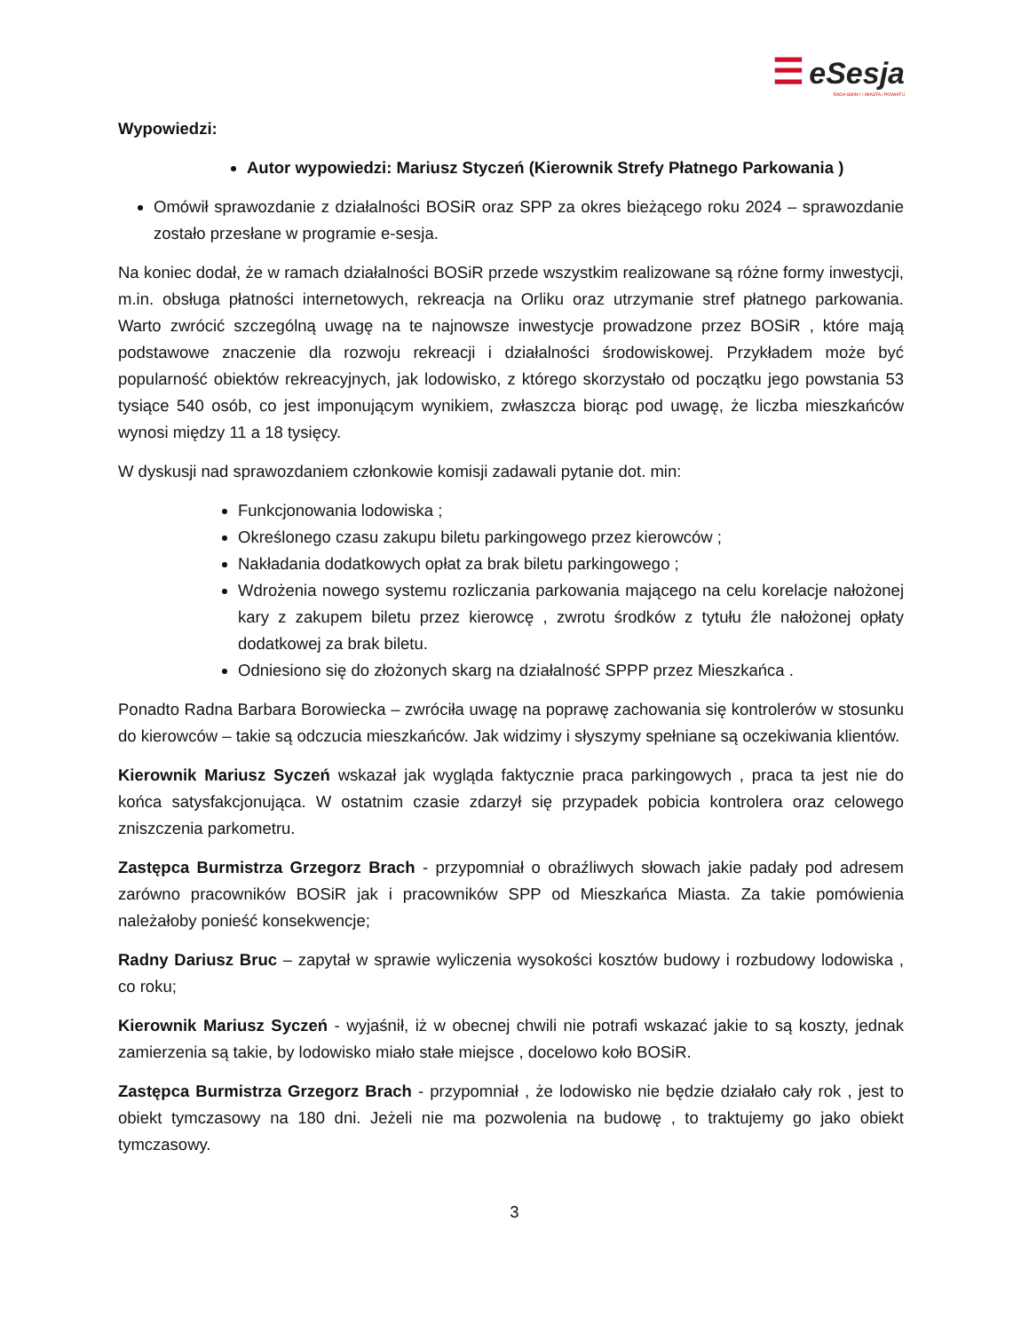☰ eSesja
RADA GMINY / MIASTA / POWIATU
Wypowiedzi:
Autor wypowiedzi: Mariusz Styczeń (Kierownik Strefy Płatnego Parkowania )
Omówił sprawozdanie z działalności BOSiR oraz SPP za okres bieżącego roku 2024 – sprawozdanie zostało przesłane w programie e-sesja.
Na koniec dodał, że w ramach działalności BOSiR przede wszystkim realizowane są różne formy inwestycji, m.in. obsługa płatności internetowych, rekreacja na Orliku oraz utrzymanie stref płatnego parkowania. Warto zwrócić szczególną uwagę na te najnowsze inwestycje prowadzone przez BOSiR , które mają podstawowe znaczenie dla rozwoju rekreacji i działalności środowiskowej. Przykładem może być popularność obiektów rekreacyjnych, jak lodowisko, z którego skorzystało od początku jego powstania 53 tysiące 540 osób, co jest imponującym wynikiem, zwłaszcza biorąc pod uwagę, że liczba mieszkańców wynosi między 11 a 18 tysięcy.
W dyskusji nad sprawozdaniem członkowie komisji zadawali pytanie dot. min:
Funkcjonowania lodowiska ;
Określonego czasu zakupu biletu parkingowego przez kierowców ;
Nakładania dodatkowych opłat za brak biletu parkingowego ;
Wdrożenia nowego systemu rozliczania parkowania mającego na celu korelacje nałożonej kary z zakupem biletu przez kierowcę , zwrotu środków z tytułu źle nałożonej opłaty dodatkowej za brak biletu.
Odniesiono się do złożonych skarg na działalność SPPP przez Mieszkańca .
Ponadto Radna Barbara Borowiecka – zwróciła uwagę na poprawę zachowania się kontrolerów w stosunku do kierowców – takie są odczucia mieszkańców. Jak widzimy i słyszymy spełniane są oczekiwania klientów.
Kierownik Mariusz Syczeń wskazał jak wygląda faktycznie praca parkingowych , praca ta jest nie do końca satysfakcjonująca. W ostatnim czasie zdarzył się przypadek pobicia kontrolera oraz celowego zniszczenia parkometru.
Zastępca Burmistrza Grzegorz Brach - przypomniał o obraźliwych słowach jakie padały pod adresem zarówno pracowników BOSiR jak i pracowników SPP od Mieszkańca Miasta. Za takie pomówienia należałoby ponieść konsekwencje;
Radny Dariusz Bruc – zapytał w sprawie wyliczenia wysokości kosztów budowy i rozbudowy lodowiska , co roku;
Kierownik Mariusz Syczeń - wyjaśnił, iż w obecnej chwili nie potrafi wskazać jakie to są koszty, jednak zamierzenia są takie, by lodowisko miało stałe miejsce , docelowo koło BOSiR.
Zastępca Burmistrza Grzegorz Brach - przypomniał , że lodowisko nie będzie działało cały rok , jest to obiekt tymczasowy na 180 dni. Jeżeli nie ma pozwolenia na budowę , to traktujemy go jako obiekt tymczasowy.
3